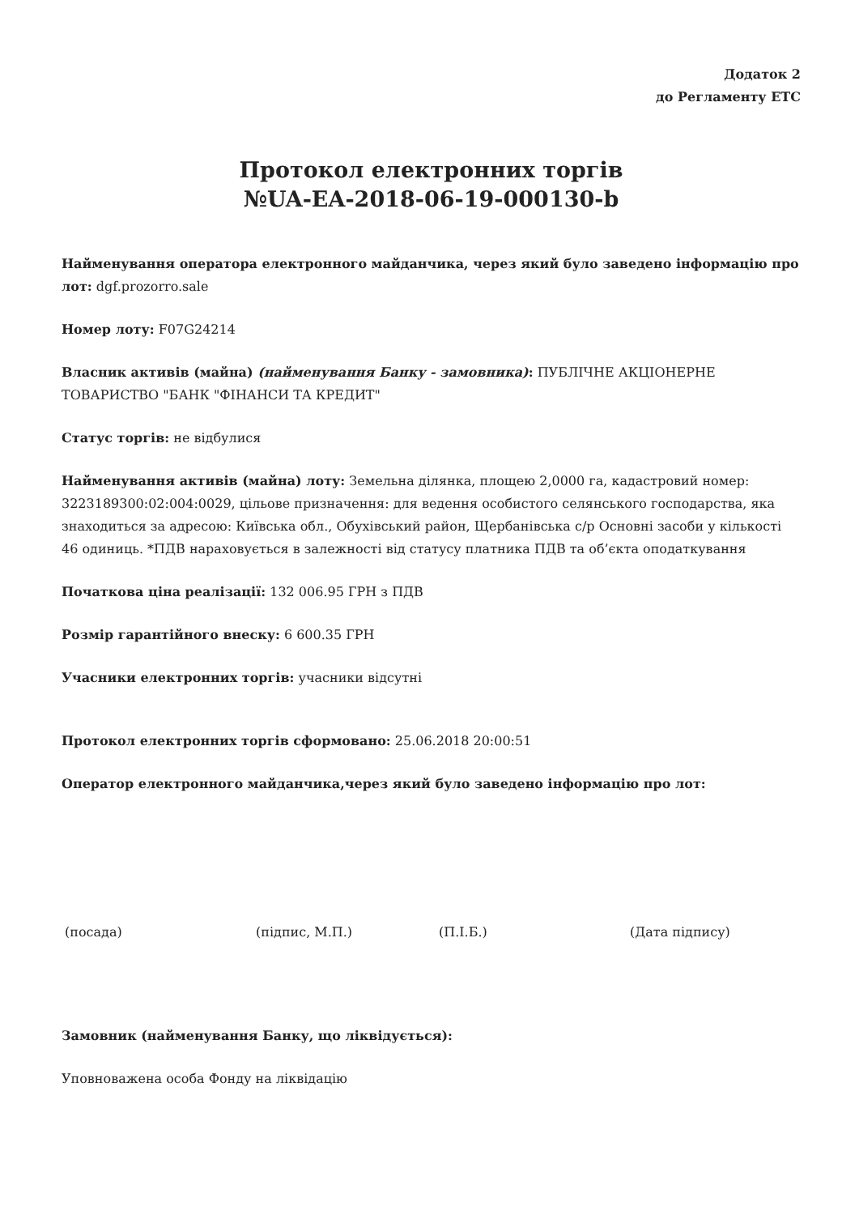Додаток 2
до Регламенту ЕТС
Протокол електронних торгів
№UA-EA-2018-06-19-000130-b
Найменування оператора електронного майданчика, через який було заведено інформацію про лот: dgf.prozorro.sale
Номер лоту: F07G24214
Власник активів (майна) (найменування Банку - замовника): ПУБЛІЧНЕ АКЦІОНЕРНЕ ТОВАРИСТВО "БАНК "ФІНАНСИ ТА КРЕДИТ"
Статус торгів: не відбулися
Найменування активів (майна) лоту: Земельна ділянка, площею 2,0000 га, кадастровий номер: 3223189300:02:004:0029, цільове призначення: для ведення особистого селянського господарства, яка знаходиться за адресою: Київська обл., Обухівський район, Щербанівська с/р Основні засоби у кількості 46 одиниць. *ПДВ нараховується в залежності від статусу платника ПДВ та об’єкта оподаткування
Початкова ціна реалізації: 132 006.95 ГРН з ПДВ
Розмір гарантійного внеску: 6 600.35 ГРН
Учасники електронних торгів: учасники відсутні
Протокол електронних торгів сформовано: 25.06.2018 20:00:51
Оператор електронного майданчика,через який було заведено інформацію про лот:
(посада) (підпис, М.П.) (П.І.Б.) (Дата підпису)
Замовник (найменування Банку, що ліквідується):
Уповноважена особа Фонду на ліквідацію